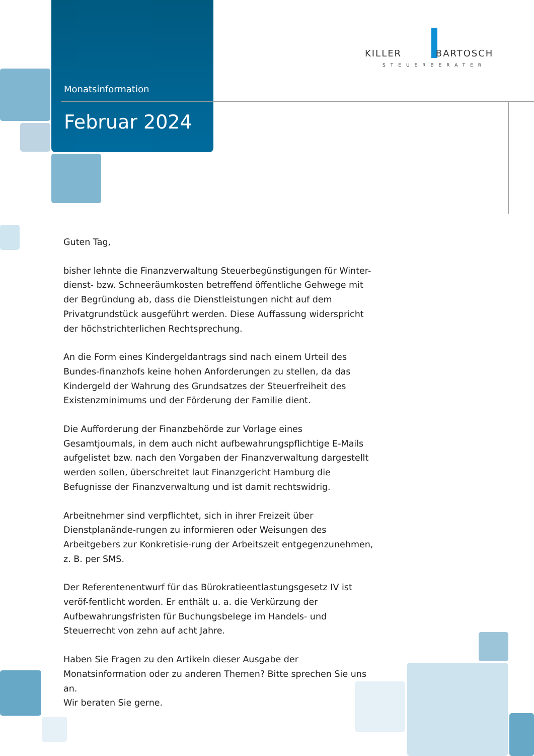Monatsinformation
Februar 2024
KILLER BARTOSCH
STEUERBERATER
Guten Tag,
bisher lehnte die Finanzverwaltung Steuerbegünstigungen für Winter-dienst- bzw. Schneeräumkosten betreffend öffentliche Gehwege mit der Begründung ab, dass die Dienstleistungen nicht auf dem Privatgrundstück ausgeführt werden. Diese Auffassung widerspricht der höchstrichterlichen Rechtsprechung.
An die Form eines Kindergeldantrags sind nach einem Urteil des Bundes-finanzhofs keine hohen Anforderungen zu stellen, da das Kindergeld der Wahrung des Grundsatzes der Steuerfreiheit des Existenzminimums und der Förderung der Familie dient.
Die Aufforderung der Finanzbehörde zur Vorlage eines Gesamtjournals, in dem auch nicht aufbewahrungspflichtige E-Mails aufgelistet bzw. nach den Vorgaben der Finanzverwaltung dargestellt werden sollen, überschreitet laut Finanzgericht Hamburg die Befugnisse der Finanzverwaltung und ist damit rechtswidrig.
Arbeitnehmer sind verpflichtet, sich in ihrer Freizeit über Dienstplanände-rungen zu informieren oder Weisungen des Arbeitgebers zur Konkretisie-rung der Arbeitszeit entgegenzunehmen, z. B. per SMS.
Der Referentenentwurf für das Bürokratieentlastungsgesetz IV ist veröf-fentlicht worden. Er enthält u. a. die Verkürzung der Aufbewahrungsfristen für Buchungsbelege im Handels- und Steuerrecht von zehn auf acht Jahre.
Haben Sie Fragen zu den Artikeln dieser Ausgabe der Monatsinformation oder zu anderen Themen? Bitte sprechen Sie uns an.
Wir beraten Sie gerne.